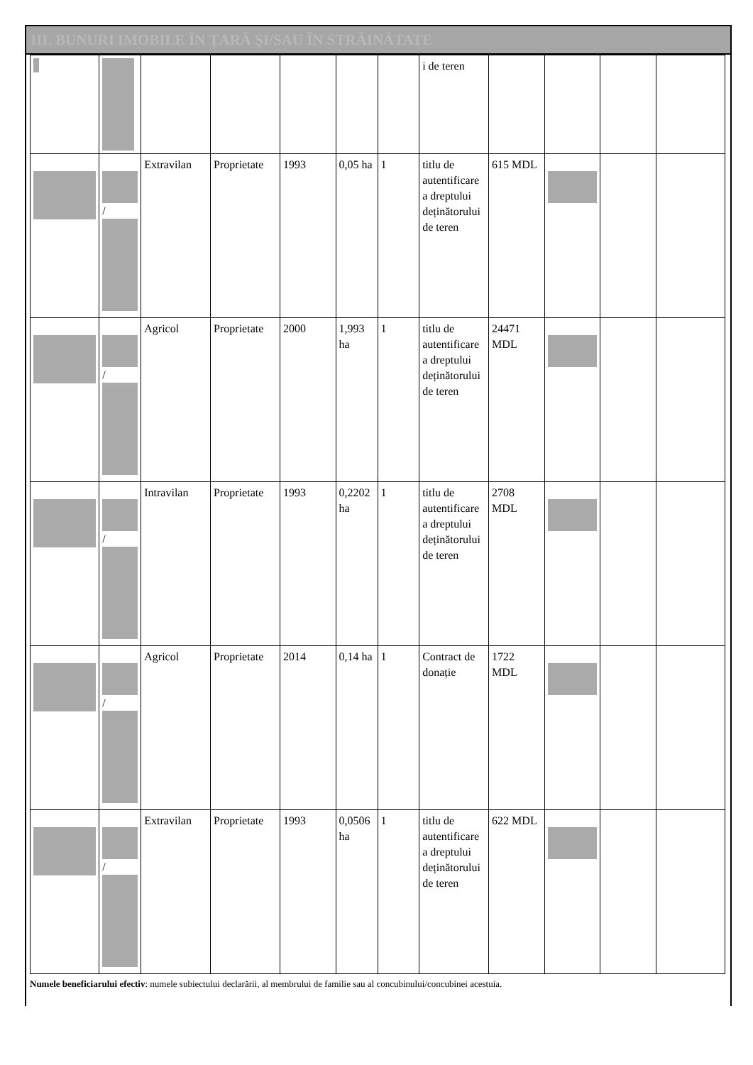III. BUNURI IMOBILE ÎN ȚARĂ ȘI/SAU ÎN STRĂINĂTATE
| | | | | | | | i de teren | | | | |
| | / | Extravilan | Proprietate | 1993 | 0,05 ha | 1 | titlu de autentificare a dreptului deținătorului de teren | 615 MDL | | | |
| | / | Agricol | Proprietate | 2000 | 1,993 ha | 1 | titlu de autentificare a dreptului deținătorului de teren | 24471 MDL | | | |
| | / | Intravilan | Proprietate | 1993 | 0,2202 ha | 1 | titlu de autentificare a dreptului deținătorului de teren | 2708 MDL | | | |
| | / | Agricol | Proprietate | 2014 | 0,14 ha | 1 | Contract de donație | 1722 MDL | | | |
| | / | Extravilan | Proprietate | 1993 | 0,0506 ha | 1 | titlu de autentificare a dreptului deținătorului de teren | 622 MDL | | | |
Numele beneficiarului efectiv: numele subiectului declarării, al membrului de familie sau al concubinului/concubinei acestuia.